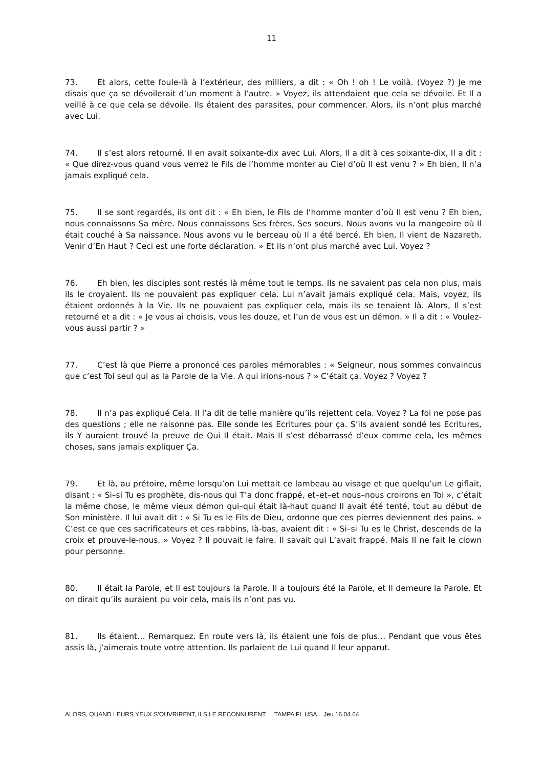11
73. Et alors, cette foule-là à l’extérieur, des milliers, a dit : « Oh ! oh ! Le voilà. (Voyez ?) Je me disais que ça se dévoilerait d’un moment à l’autre. » Voyez, ils attendaient que cela se dévoile. Et Il a veillé à ce que cela se dévoile. Ils étaient des parasites, pour commencer. Alors, ils n’ont plus marché avec Lui.
74. Il s’est alors retourné. Il en avait soixante-dix avec Lui. Alors, Il a dit à ces soixante-dix, Il a dit : « Que direz-vous quand vous verrez le Fils de l’homme monter au Ciel d’où Il est venu ? » Eh bien, Il n’a jamais expliqué cela.
75. Il se sont regardés, ils ont dit : « Eh bien, le Fils de l’homme monter d’où Il est venu ? Eh bien, nous connaissons Sa mère. Nous connaissons Ses frères, Ses soeurs. Nous avons vu la mangeoire où Il était couché à Sa naissance. Nous avons vu le berceau où Il a été bercé. Eh bien, Il vient de Nazareth. Venir d’En Haut ? Ceci est une forte déclaration. » Et ils n’ont plus marché avec Lui. Voyez ?
76. Eh bien, les disciples sont restés là même tout le temps. Ils ne savaient pas cela non plus, mais ils le croyaient. Ils ne pouvaient pas expliquer cela. Lui n’avait jamais expliqué cela. Mais, voyez, ils étaient ordonnés à la Vie. Ils ne pouvaient pas expliquer cela, mais ils se tenaient là. Alors, Il s’est retourné et a dit : « Je vous ai choisis, vous les douze, et l’un de vous est un démon. » Il a dit : « Voulez-vous aussi partir ? »
77. C’est là que Pierre a prononcé ces paroles mémorables : « Seigneur, nous sommes convaincus que c’est Toi seul qui as la Parole de la Vie. A qui irions-nous ? » C’était ça. Voyez ? Voyez ?
78. Il n’a pas expliqué Cela. Il l’a dit de telle manière qu’ils rejettent cela. Voyez ? La foi ne pose pas des questions ; elle ne raisonne pas. Elle sonde les Ecritures pour ça. S’ils avaient sondé les Ecritures, ils Y auraient trouvé la preuve de Qui Il était. Mais Il s’est débarrassé d’eux comme cela, les mêmes choses, sans jamais expliquer Ça.
79. Et là, au prétoire, même lorsqu’on Lui mettait ce lambeau au visage et que quelqu’un Le giflait, disant : « Si–si Tu es prophète, dis-nous qui T’a donc frappé, et–et–et nous–nous croirons en Toi », c’était la même chose, le même vieux démon qui–qui était là-haut quand Il avait été tenté, tout au début de Son ministère. Il lui avait dit : « Si Tu es le Fils de Dieu, ordonne que ces pierres deviennent des pains. » C’est ce que ces sacrificateurs et ces rabbins, là-bas, avaient dit : « Si–si Tu es le Christ, descends de la croix et prouve-le-nous. » Voyez ? Il pouvait le faire. Il savait qui L’avait frappé. Mais Il ne fait le clown pour personne.
80. Il était la Parole, et Il est toujours la Parole. Il a toujours été la Parole, et Il demeure la Parole. Et on dirait qu’ils auraient pu voir cela, mais ils n’ont pas vu.
81. Ils étaient… Remarquez. En route vers là, ils étaient une fois de plus… Pendant que vous êtes assis là, j’aimerais toute votre attention. Ils parlaient de Lui quand Il leur apparut.
ALORS, QUAND LEURS YEUX S’OUVRIRENT, ILS LE RECONNURENT TAMPA FL USA Jeu 16.04.64